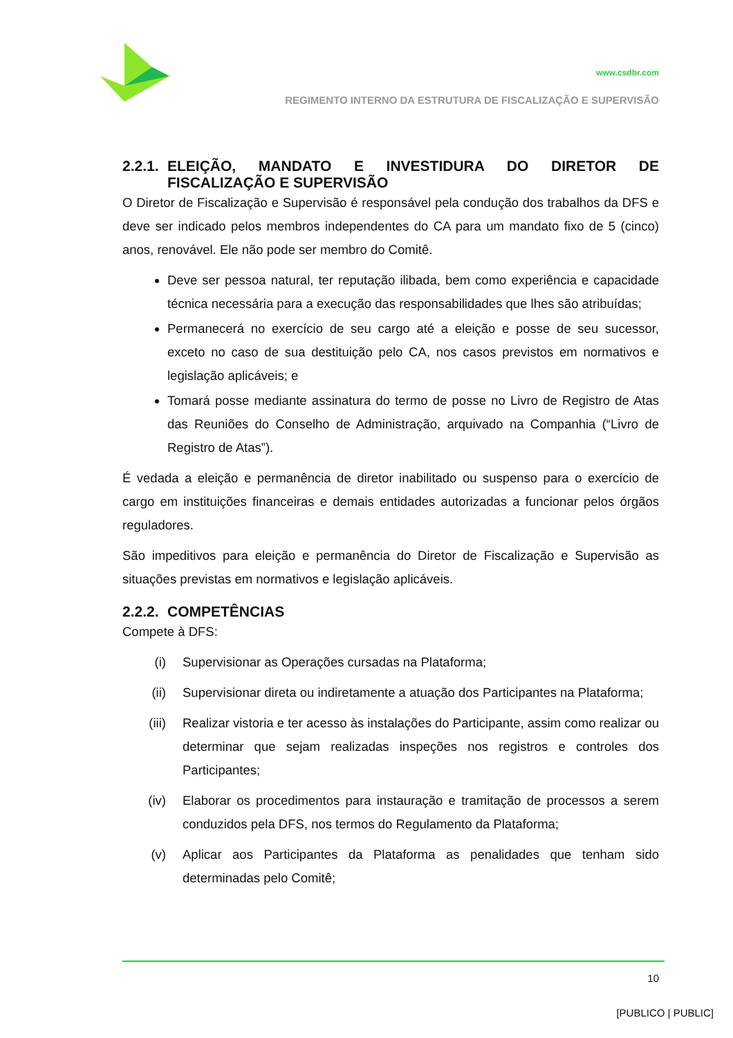www.csdbr.com
REGIMENTO INTERNO DA ESTRUTURA DE FISCALIZAÇÃO E SUPERVISÃO
2.2.1. ELEIÇÃO, MANDATO E INVESTIDURA DO DIRETOR DE FISCALIZAÇÃO E SUPERVISÃO
O Diretor de Fiscalização e Supervisão é responsável pela condução dos trabalhos da DFS e deve ser indicado pelos membros independentes do CA para um mandato fixo de 5 (cinco) anos, renovável. Ele não pode ser membro do Comitê.
Deve ser pessoa natural, ter reputação ilibada, bem como experiência e capacidade técnica necessária para a execução das responsabilidades que lhes são atribuídas;
Permanecerá no exercício de seu cargo até a eleição e posse de seu sucessor, exceto no caso de sua destituição pelo CA, nos casos previstos em normativos e legislação aplicáveis; e
Tomará posse mediante assinatura do termo de posse no Livro de Registro de Atas das Reuniões do Conselho de Administração, arquivado na Companhia (“Livro de Registro de Atas”).
É vedada a eleição e permanência de diretor inabilitado ou suspenso para o exercício de cargo em instituições financeiras e demais entidades autorizadas a funcionar pelos órgãos reguladores.
São impeditivos para eleição e permanência do Diretor de Fiscalização e Supervisão as situações previstas em normativos e legislação aplicáveis.
2.2.2. COMPETÊNCIAS
Compete à DFS:
(i) Supervisionar as Operações cursadas na Plataforma;
(ii) Supervisionar direta ou indiretamente a atuação dos Participantes na Plataforma;
(iii) Realizar vistoria e ter acesso às instalações do Participante, assim como realizar ou determinar que sejam realizadas inspeções nos registros e controles dos Participantes;
(iv) Elaborar os procedimentos para instauração e tramitação de processos a serem conduzidos pela DFS, nos termos do Regulamento da Plataforma;
(v) Aplicar aos Participantes da Plataforma as penalidades que tenham sido determinadas pelo Comitê;
10
[PUBLICO | PUBLIC]